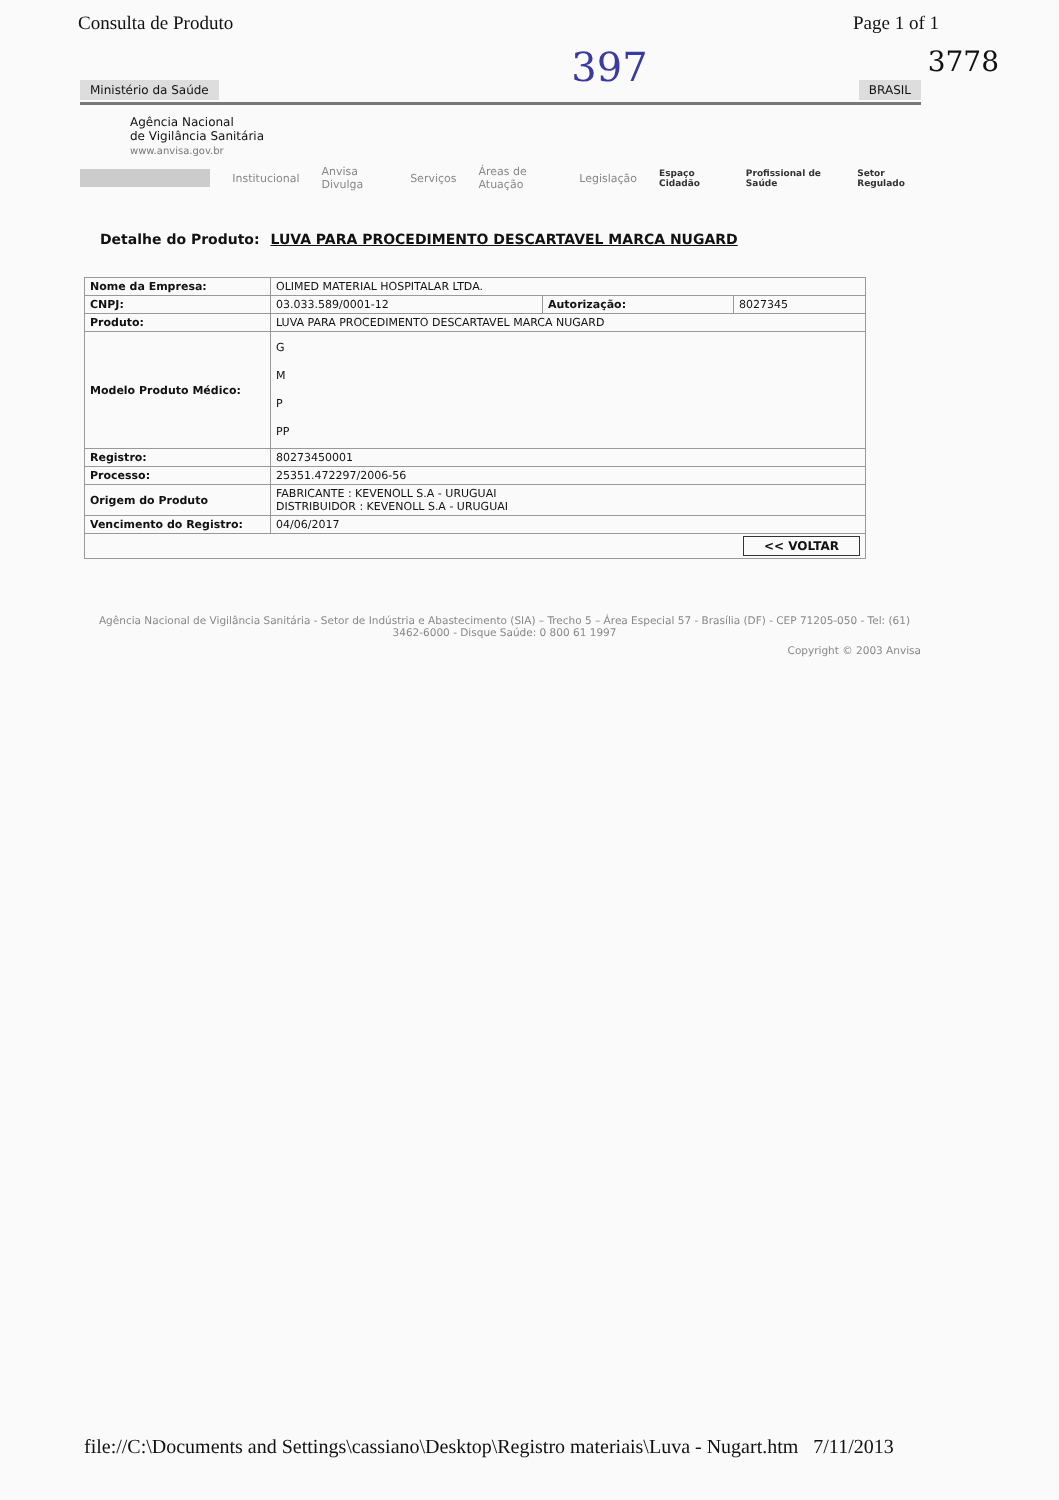Consulta de Produto Page 1 of 1
3778
397
Ministério da Saúde BRASIL
Agência Nacional
de Vigilância Sanitária
www.anvisa.gov.br
Institucional Anvisa Divulga Serviços Áreas de Atuação Legislação Espaço Cidadão Profissional de Saúde Setor Regulado
Detalhe do Produto: LUVA PARA PROCEDIMENTO DESCARTAVEL MARCA NUGARD
| Nome da Empresa: | OLIMED MATERIAL HOSPITALAR LTDA. | | |
| CNPJ: | 03.033.589/0001-12 | Autorização: | 8027345 |
| Produto: | LUVA PARA PROCEDIMENTO DESCARTAVEL MARCA NUGARD | | |
| Modelo Produto Médico: | G M P PP | | |
| Registro: | 80273450001 | | |
| Processo: | 25351.472297/2006-56 | | |
| Origem do Produto | FABRICANTE : KEVENOLL S.A - URUGUAI DISTRIBUIDOR : KEVENOLL S.A - URUGUAI | | |
| Vencimento do Registro: | 04/06/2017 | | |
| << VOLTAR | | | |
Agência Nacional de Vigilância Sanitária - Setor de Indústria e Abastecimento (SIA) – Trecho 5 – Área Especial 57 - Brasília (DF) - CEP 71205-050 - Tel: (61) 3462-6000 - Disque Saúde: 0 800 61 1997
Copyright © 2003 Anvisa
file://C:\Documents and Settings\cassiano\Desktop\Registro materiais\Luva - Nugart.htm 7/11/2013